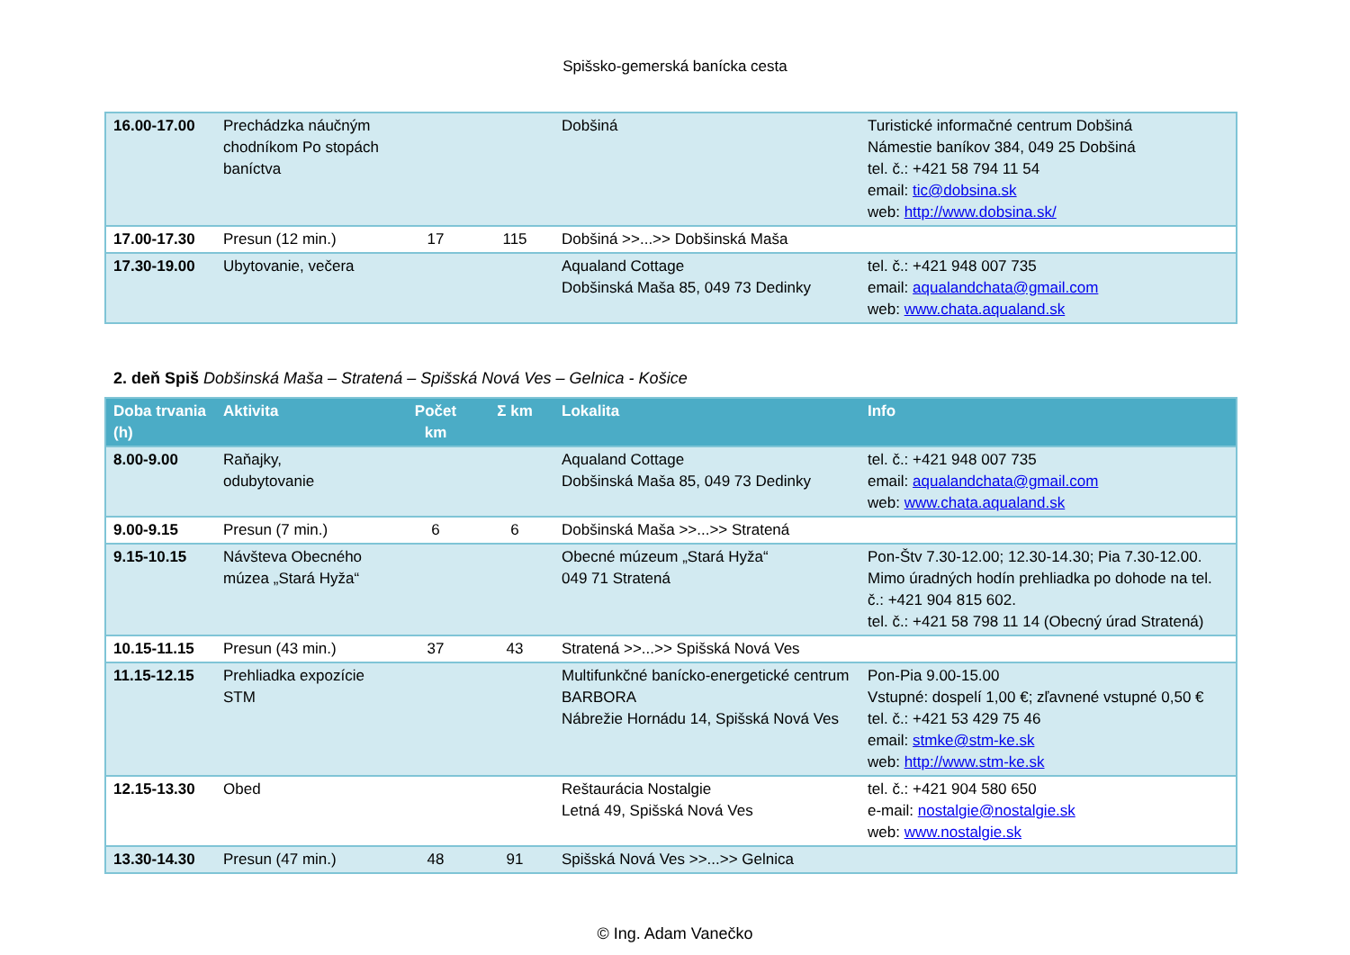Spišsko-gemerská banícka cesta
| 16.00-17.00 | Prechádzka náučným chodníkom Po stopách baníctva | | | Dobšiná | Turistické informačné centrum Dobšiná Námestie baníkov 384, 049 25 Dobšiná tel. č.: +421 58 794 11 54 email: tic@dobsina.sk web: http://www.dobsina.sk/ |
| 17.00-17.30 | Presun (12 min.) | 17 | 115 | Dobšiná >>...>> Dobšinská Maša | |
| 17.30-19.00 | Ubytovanie, večera | | | Aqualand Cottage Dobšinská Maša 85, 049 73 Dedinky | tel. č.: +421 948 007 735 email: aqualandchata@gmail.com web: www.chata.aqualand.sk |
2. deň Spiš Dobšinská Maša – Stratená – Spišská Nová Ves – Gelnica - Košice
| Doba trvania (h) | Aktivita | Počet km | Σ km | Lokalita | Info |
| --- | --- | --- | --- | --- | --- |
| 8.00-9.00 | Raňajky, odubytovanie | | | Aqualand Cottage Dobšinská Maša 85, 049 73 Dedinky | tel. č.: +421 948 007 735 email: aqualandchata@gmail.com web: www.chata.aqualand.sk |
| 9.00-9.15 | Presun (7 min.) | 6 | 6 | Dobšinská Maša >>...>> Stratená | |
| 9.15-10.15 | Návšteva Obecného múzea „Stará Hyža“ | | | Obecné múzeum „Stará Hyža“ 049 71 Stratená | Pon-Štv 7.30-12.00; 12.30-14.30; Pia 7.30-12.00. Mimo úradných hodín prehliadka po dohode na tel. č.: +421 904 815 602. tel. č.: +421 58 798 11 14 (Obecný úrad Stratená) |
| 10.15-11.15 | Presun (43 min.) | 37 | 43 | Stratená >>...>> Spišská Nová Ves | |
| 11.15-12.15 | Prehliadka expozície STM | | | Multifunkčné banícko-energetické centrum BARBORA Nábrežie Hornádu 14, Spišská Nová Ves | Pon-Pia 9.00-15.00 Vstupné: dospelí 1,00 €; zľavnené vstupné 0,50 € tel. č.: +421 53 429 75 46 email: stmke@stm-ke.sk web: http://www.stm-ke.sk |
| 12.15-13.30 | Obed | | | Reštaurácia Nostalgie Letná 49, Spišská Nová Ves | tel. č.: +421 904 580 650 e-mail: nostalgie@nostalgie.sk web: www.nostalgie.sk |
| 13.30-14.30 | Presun (47 min.) | 48 | 91 | Spišská Nová Ves >>...>> Gelnica | |
© Ing. Adam Vanečko